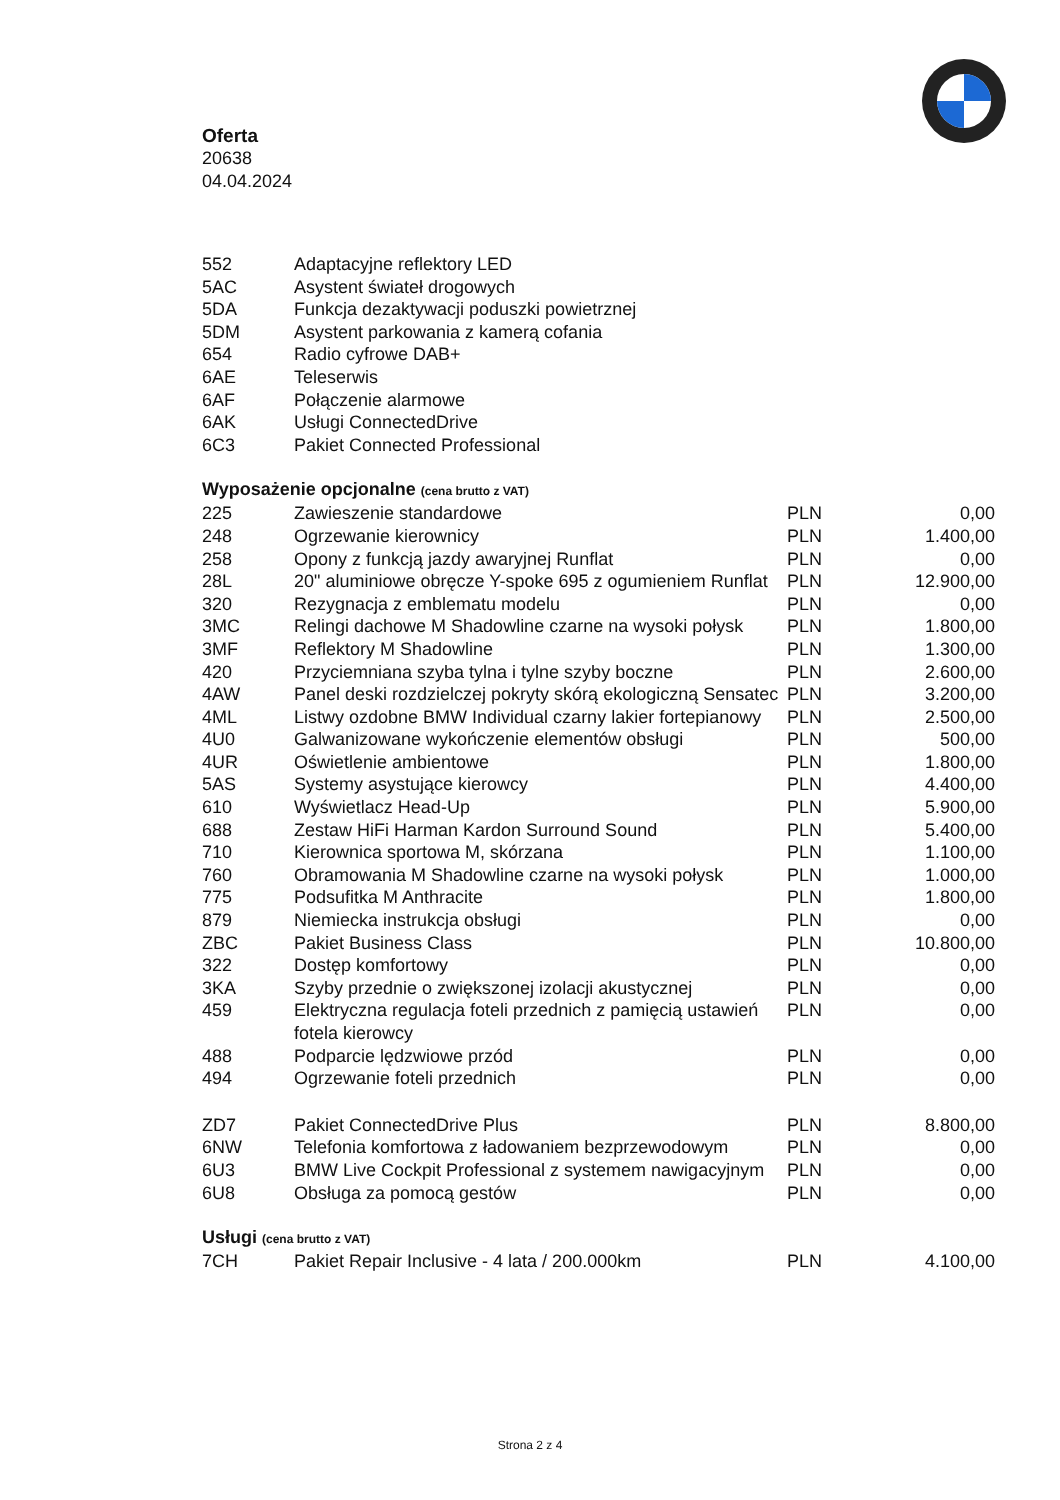Oferta
20638
04.04.2024
| 552 | Adaptacyjne reflektory LED |
| 5AC | Asystent świateł drogowych |
| 5DA | Funkcja dezaktywacji poduszki powietrznej |
| 5DM | Asystent parkowania z kamerą cofania |
| 654 | Radio cyfrowe DAB+ |
| 6AE | Teleserwis |
| 6AF | Połączenie alarmowe |
| 6AK | Usługi ConnectedDrive |
| 6C3 | Pakiet Connected Professional |
Wyposażenie opcjonalne (cena brutto z VAT)
| 225 | Zawieszenie standardowe | PLN | 0,00 |
| 248 | Ogrzewanie kierownicy | PLN | 1.400,00 |
| 258 | Opony z funkcją jazdy awaryjnej Runflat | PLN | 0,00 |
| 28L | 20" aluminiowe obręcze Y-spoke 695 z ogumieniem Runflat | PLN | 12.900,00 |
| 320 | Rezygnacja z emblematu modelu | PLN | 0,00 |
| 3MC | Relingi dachowe M Shadowline czarne na wysoki połysk | PLN | 1.800,00 |
| 3MF | Reflektory M Shadowline | PLN | 1.300,00 |
| 420 | Przyciemniana szyba tylna i tylne szyby boczne | PLN | 2.600,00 |
| 4AW | Panel deski rozdzielczej pokryty skórą ekologiczną Sensatec | PLN | 3.200,00 |
| 4ML | Listwy ozdobne BMW Individual czarny lakier fortepianowy | PLN | 2.500,00 |
| 4U0 | Galwanizowane wykończenie elementów obsługi | PLN | 500,00 |
| 4UR | Oświetlenie ambientowe | PLN | 1.800,00 |
| 5AS | Systemy asystujące kierowcy | PLN | 4.400,00 |
| 610 | Wyświetlacz Head-Up | PLN | 5.900,00 |
| 688 | Zestaw HiFi Harman Kardon Surround Sound | PLN | 5.400,00 |
| 710 | Kierownica sportowa M, skórzana | PLN | 1.100,00 |
| 760 | Obramowania M Shadowline czarne na wysoki połysk | PLN | 1.000,00 |
| 775 | Podsufitka M Anthracite | PLN | 1.800,00 |
| 879 | Niemiecka instrukcja obsługi | PLN | 0,00 |
| ZBC | Pakiet Business Class | PLN | 10.800,00 |
| 322 | Dostęp komfortowy | PLN | 0,00 |
| 3KA | Szyby przednie o zwiększonej izolacji akustycznej | PLN | 0,00 |
| 459 | Elektryczna regulacja foteli przednich z pamięcią ustawień fotela kierowcy | PLN | 0,00 |
| 488 | Podparcie lędzwiowe przód | PLN | 0,00 |
| 494 | Ogrzewanie foteli przednich | PLN | 0,00 |
| ZD7 | Pakiet ConnectedDrive Plus | PLN | 8.800,00 |
| 6NW | Telefonia komfortowa z ładowaniem bezprzewodowym | PLN | 0,00 |
| 6U3 | BMW Live Cockpit Professional z systemem nawigacyjnym | PLN | 0,00 |
| 6U8 | Obsługa za pomocą gestów | PLN | 0,00 |
Usługi (cena brutto z VAT)
| 7CH | Pakiet Repair Inclusive - 4 lata / 200.000km | PLN | 4.100,00 |
Strona 2 z 4